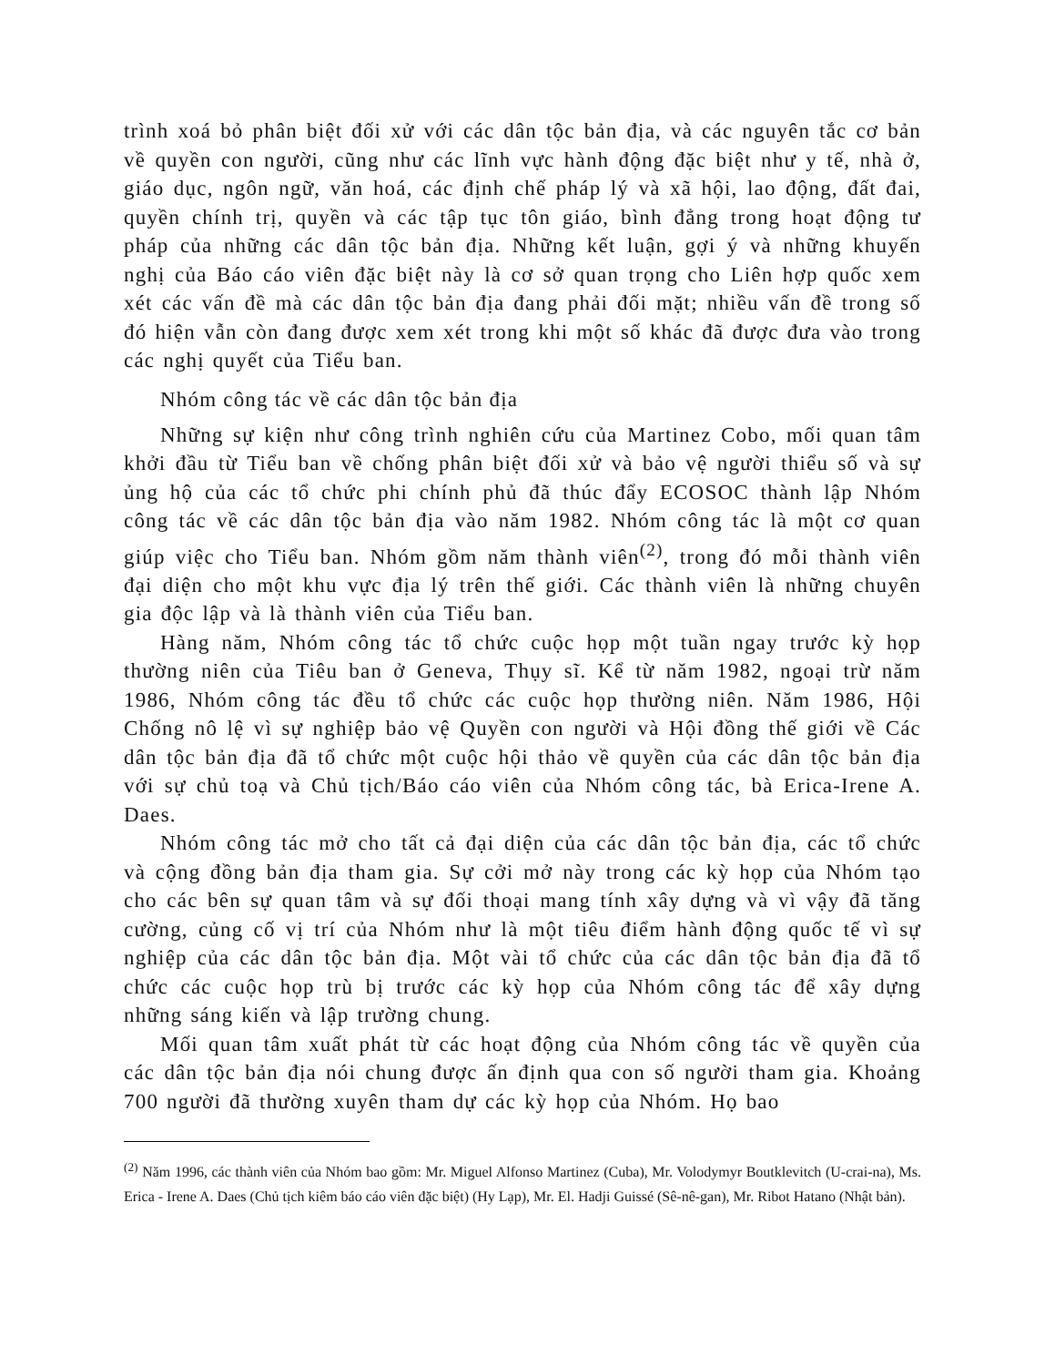trình xoá bỏ phân biệt đối xử với các dân tộc bản địa, và các nguyên tắc cơ bản về quyền con người, cũng như các lĩnh vực hành động đặc biệt như y tế, nhà ở, giáo dục, ngôn ngữ, văn hoá, các định chế pháp lý và xã hội, lao động, đất đai, quyền chính trị, quyền và các tập tục tôn giáo, bình đẳng trong hoạt động tư pháp của những các dân tộc bản địa. Những kết luận, gợi ý và những khuyến nghị của Báo cáo viên đặc biệt này là cơ sở quan trọng cho Liên hợp quốc xem xét các vấn đề mà các dân tộc bản địa đang phải đối mặt; nhiều vấn đề trong số đó hiện vẫn còn đang được xem xét trong khi một số khác đã được đưa vào trong các nghị quyết của Tiểu ban.
Nhóm công tác về các dân tộc bản địa
Những sự kiện như công trình nghiên cứu của Martinez Cobo, mối quan tâm khởi đầu từ Tiểu ban về chống phân biệt đối xử và bảo vệ người thiểu số và sự ủng hộ của các tổ chức phi chính phủ đã thúc đẩy ECOSOC thành lập Nhóm công tác về các dân tộc bản địa vào năm 1982. Nhóm công tác là một cơ quan giúp việc cho Tiểu ban. Nhóm gồm năm thành viên<sup>(2)</sup>, trong đó mỗi thành viên đại diện cho một khu vực địa lý trên thế giới. Các thành viên là những chuyên gia độc lập và là thành viên của Tiểu ban.
Hàng năm, Nhóm công tác tổ chức cuộc họp một tuần ngay trước kỳ họp thường niên của Tiêu ban ở Geneva, Thụy sĩ. Kể từ năm 1982, ngoại trừ năm 1986, Nhóm công tác đều tổ chức các cuộc họp thường niên. Năm 1986, Hội Chống nô lệ vì sự nghiệp bảo vệ Quyền con người và Hội đồng thế giới về Các dân tộc bản địa đã tổ chức một cuộc hội thảo về quyền của các dân tộc bản địa với sự chủ toạ và Chủ tịch/Báo cáo viên của Nhóm công tác, bà Erica-Irene A. Daes.
Nhóm công tác mở cho tất cả đại diện của các dân tộc bản địa, các tổ chức và cộng đồng bản địa tham gia. Sự cởi mở này trong các kỳ họp của Nhóm tạo cho các bên sự quan tâm và sự đối thoại mang tính xây dựng và vì vậy đã tăng cường, củng cố vị trí của Nhóm như là một tiêu điểm hành động quốc tế vì sự nghiệp của các dân tộc bản địa. Một vài tổ chức của các dân tộc bản địa đã tổ chức các cuộc họp trù bị trước các kỳ họp của Nhóm công tác để xây dựng những sáng kiến và lập trường chung.
Mối quan tâm xuất phát từ các hoạt động của Nhóm công tác về quyền của các dân tộc bản địa nói chung được ấn định qua con số người tham gia. Khoảng 700 người đã thường xuyên tham dự các kỳ họp của Nhóm. Họ bao
<sup>(2)</sup> Năm 1996, các thành viên của Nhóm bao gồm: Mr. Miguel Alfonso Martinez (Cuba), Mr. Volodymyr Boutklevitch (U-crai-na), Ms. Erica - Irene A. Daes (Chủ tịch kiêm báo cáo viên đặc biệt) (Hy Lạp), Mr. El. Hadji Guissé (Sê-nê-gan), Mr. Ribot Hatano (Nhật bản).